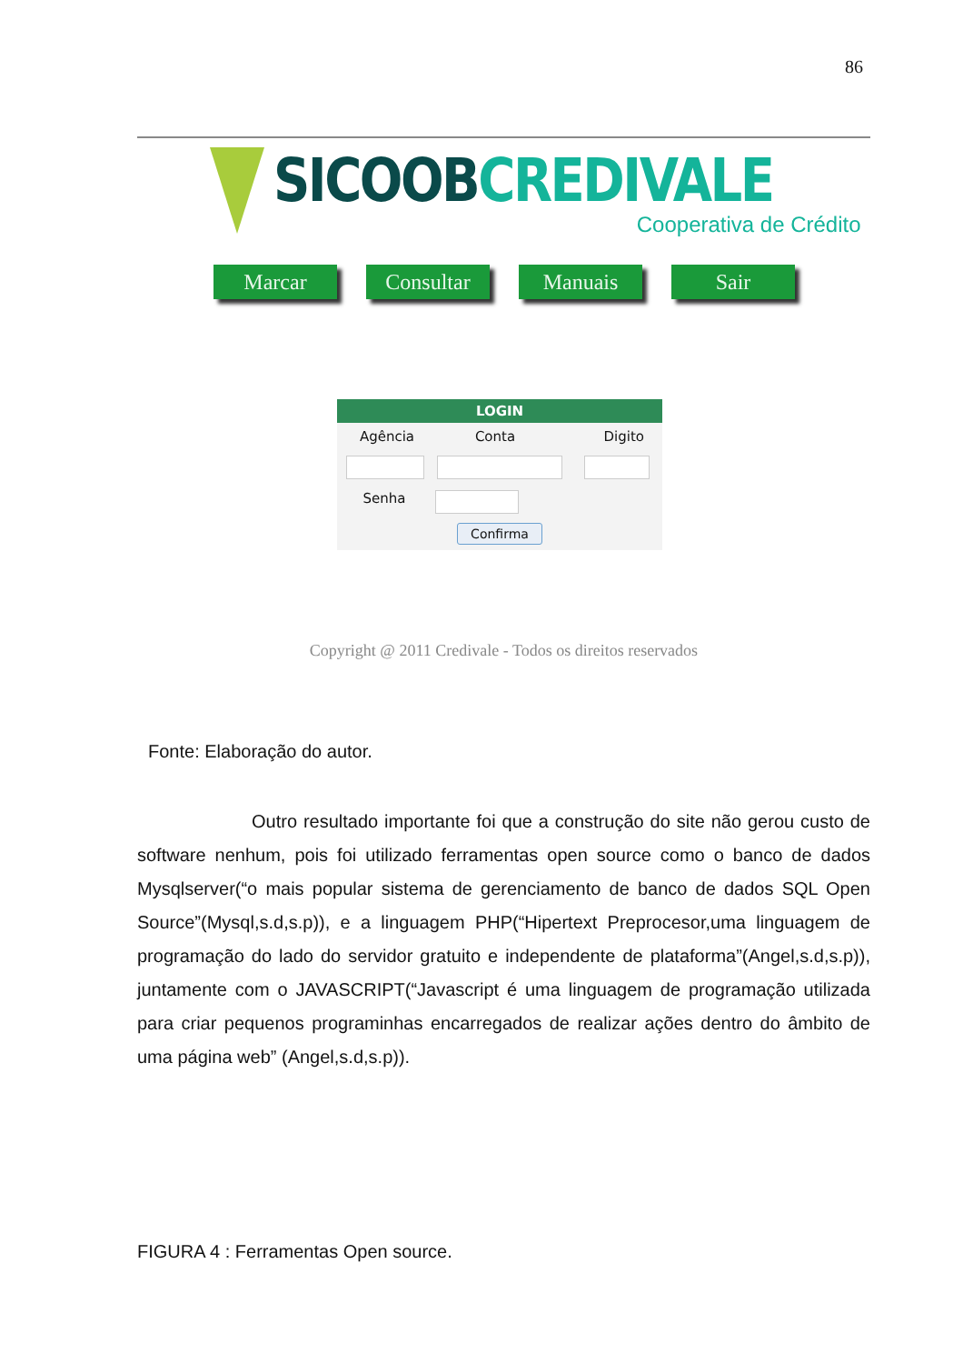86
SICOOB CREDIVALE
Cooperativa de Crédito
Marcar Consultar Manuais Sair
LOGIN
Agência Conta Digito
Senha
Confirma
Copyright @ 2011 Credivale - Todos os direitos reservados
Fonte: Elaboração do autor.
Outro resultado importante foi que a construção do site não gerou custo de software nenhum, pois foi utilizado ferramentas open source como o banco de dados Mysqlserver(“o mais popular sistema de gerenciamento de banco de dados SQL Open Source”(Mysql,s.d,s.p)), e a linguagem PHP(“Hipertext Preprocesor,uma linguagem de programação do lado do servidor gratuito e independente de plataforma”(Angel,s.d,s.p)), juntamente com o JAVASCRIPT(“Javascript é uma linguagem de programação utilizada para criar pequenos programinhas encarregados de realizar ações dentro do âmbito de uma página web” (Angel,s.d,s.p)).
FIGURA 4 : Ferramentas Open source.